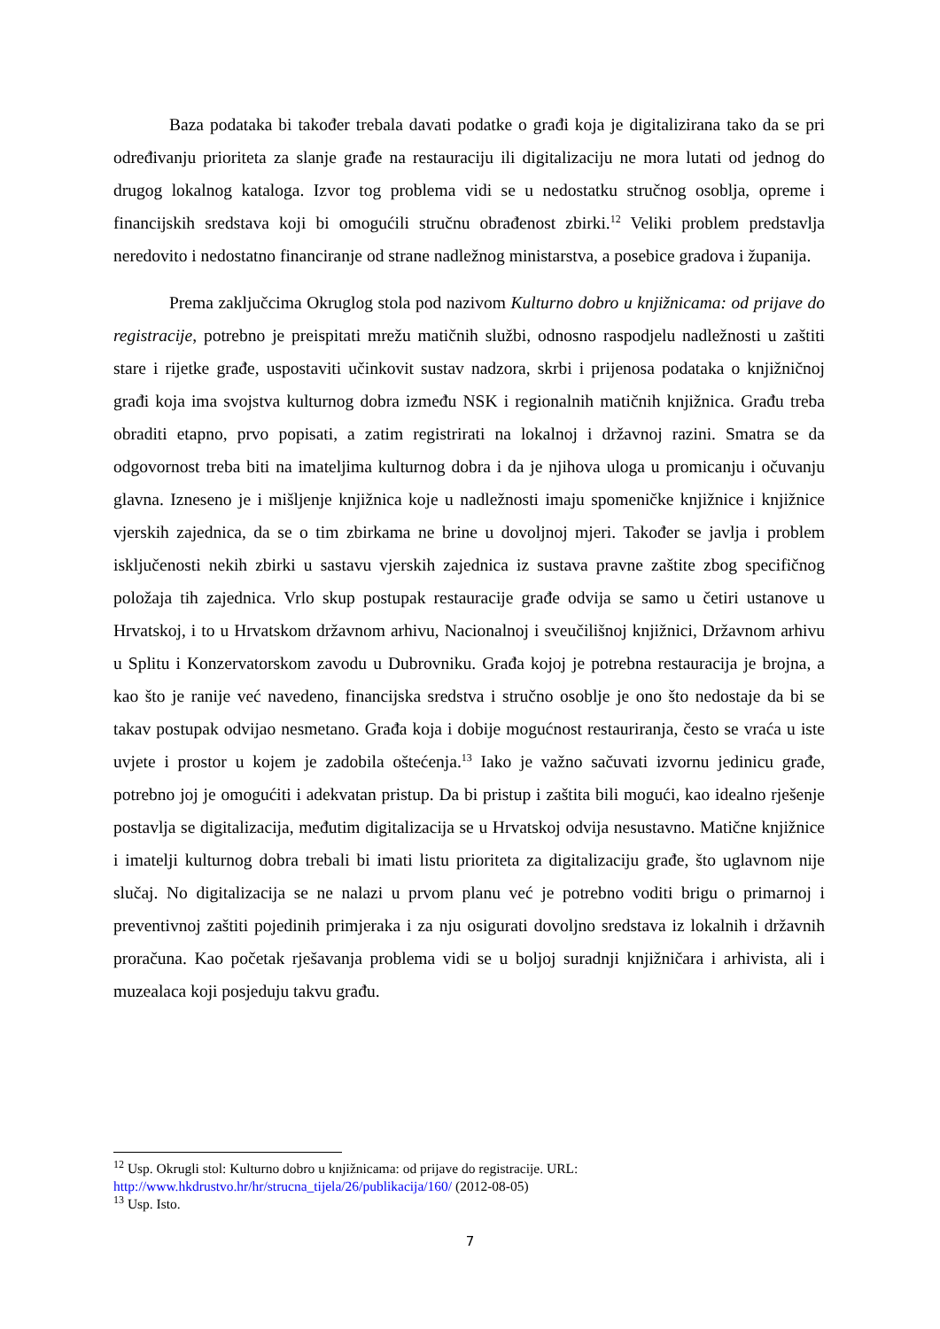Baza podataka bi također trebala davati podatke o građi koja je digitalizirana tako da se pri određivanju prioriteta za slanje građe na restauraciju ili digitalizaciju ne mora lutati od jednog do drugog lokalnog kataloga. Izvor tog problema vidi se u nedostatku stručnog osoblja, opreme i financijskih sredstava koji bi omogućili stručnu obrađenost zbirki.<sup>12</sup> Veliki problem predstavlja neredovito i nedostatno financiranje od strane nadležnog ministarstva, a posebice gradova i županija.
Prema zaključcima Okruglog stola pod nazivom Kulturno dobro u knjižnicama: od prijave do registracije, potrebno je preispitati mrežu matičnih službi, odnosno raspodjelu nadležnosti u zaštiti stare i rijetke građe, uspostaviti učinkovit sustav nadzora, skrbi i prijenosa podataka o knjižničnoj građi koja ima svojstva kulturnog dobra između NSK i regionalnih matičnih knjižnica. Građu treba obraditi etapno, prvo popisati, a zatim registrirati na lokalnoj i državnoj razini. Smatra se da odgovornost treba biti na imateljima kulturnog dobra i da je njihova uloga u promicanju i očuvanju glavna. Izneseno je i mišljenje knjižnica koje u nadležnosti imaju spomeničke knjižnice i knjižnice vjerskih zajednica, da se o tim zbirkama ne brine u dovoljnoj mjeri. Također se javlja i problem isključenosti nekih zbirki u sastavu vjerskih zajednica iz sustava pravne zaštite zbog specifičnog položaja tih zajednica. Vrlo skup postupak restauracije građe odvija se samo u četiri ustanove u Hrvatskoj, i to u Hrvatskom državnom arhivu, Nacionalnoj i sveučilišnoj knjižnici, Državnom arhivu u Splitu i Konzervatorskom zavodu u Dubrovniku. Građa kojoj je potrebna restauracija je brojna, a kao što je ranije već navedeno, financijska sredstva i stručno osoblje je ono što nedostaje da bi se takav postupak odvijao nesmetano. Građa koja i dobije mogućnost restauriranja, često se vraća u iste uvjete i prostor u kojem je zadobila oštećenja.<sup>13</sup> Iako je važno sačuvati izvornu jedinicu građe, potrebno joj je omogućiti i adekvatan pristup. Da bi pristup i zaštita bili mogući, kao idealno rješenje postavlja se digitalizacija, međutim digitalizacija se u Hrvatskoj odvija nesustavno. Matične knjižnice i imatelji kulturnog dobra trebali bi imati listu prioriteta za digitalizaciju građe, što uglavnom nije slučaj. No digitalizacija se ne nalazi u prvom planu već je potrebno voditi brigu o primarnoj i preventivnoj zaštiti pojedinih primjeraka i za nju osigurati dovoljno sredstava iz lokalnih i državnih proračuna. Kao početak rješavanja problema vidi se u boljoj suradnji knjižničara i arhivista, ali i muzealaca koji posjeduju takvu građu.
<sup>12</sup> Usp. Okrugli stol: Kulturno dobro u knjižnicama: od prijave do registracije. URL: http://www.hkdrustvo.hr/hr/strucna_tijela/26/publikacija/160/ (2012-08-05)
<sup>13</sup> Usp. Isto.
7